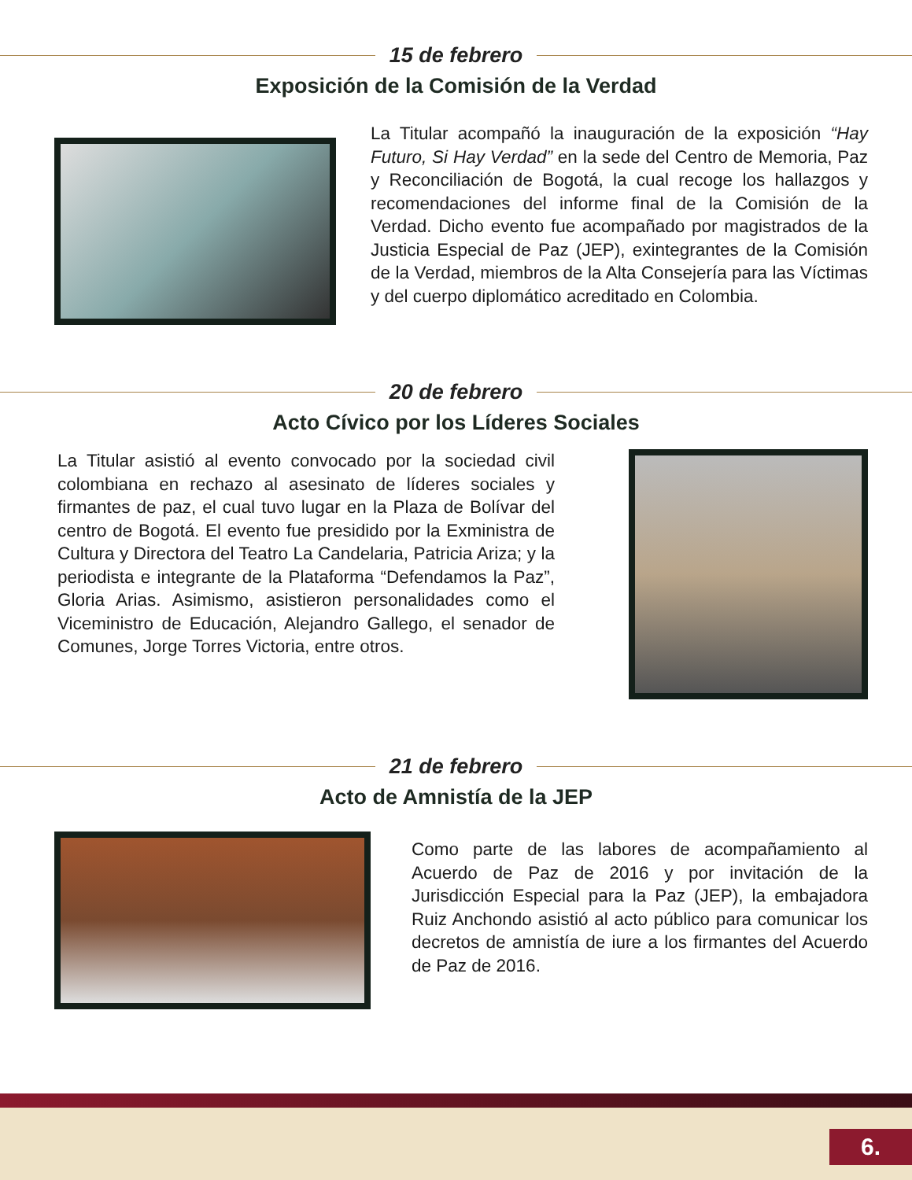15 de febrero
Exposición de la Comisión de la Verdad
La Titular acompañó la inauguración de la exposición “Hay Futuro, Si Hay Verdad” en la sede del Centro de Memoria, Paz y Reconciliación de Bogotá, la cual recoge los hallazgos y recomendaciones del informe final de la Comisión de la Verdad. Dicho evento fue acompañado por magistrados de la Justicia Especial de Paz (JEP), exintegrantes de la Comisión de la Verdad, miembros de la Alta Consejería para las Víctimas y del cuerpo diplomático acreditado en Colombia.
20 de febrero
Acto Cívico por los Líderes Sociales
La Titular asistió al evento convocado por la sociedad civil colombiana en rechazo al asesinato de líderes sociales y firmantes de paz, el cual tuvo lugar en la Plaza de Bolívar del centro de Bogotá. El evento fue presidido por la Exministra de Cultura y Directora del Teatro La Candelaria, Patricia Ariza; y la periodista e integrante de la Plataforma “Defendamos la Paz”, Gloria Arias. Asimismo, asistieron personalidades como el Viceministro de Educación, Alejandro Gallego, el senador de Comunes, Jorge Torres Victoria, entre otros.
21 de febrero
Acto de Amnistía de la JEP
Como parte de las labores de acompañamiento al Acuerdo de Paz de 2016 y por invitación de la Jurisdicción Especial para la Paz (JEP), la embajadora Ruiz Anchondo asistió al acto público para comunicar los decretos de amnistía de iure a los firmantes del Acuerdo de Paz de 2016.
6.